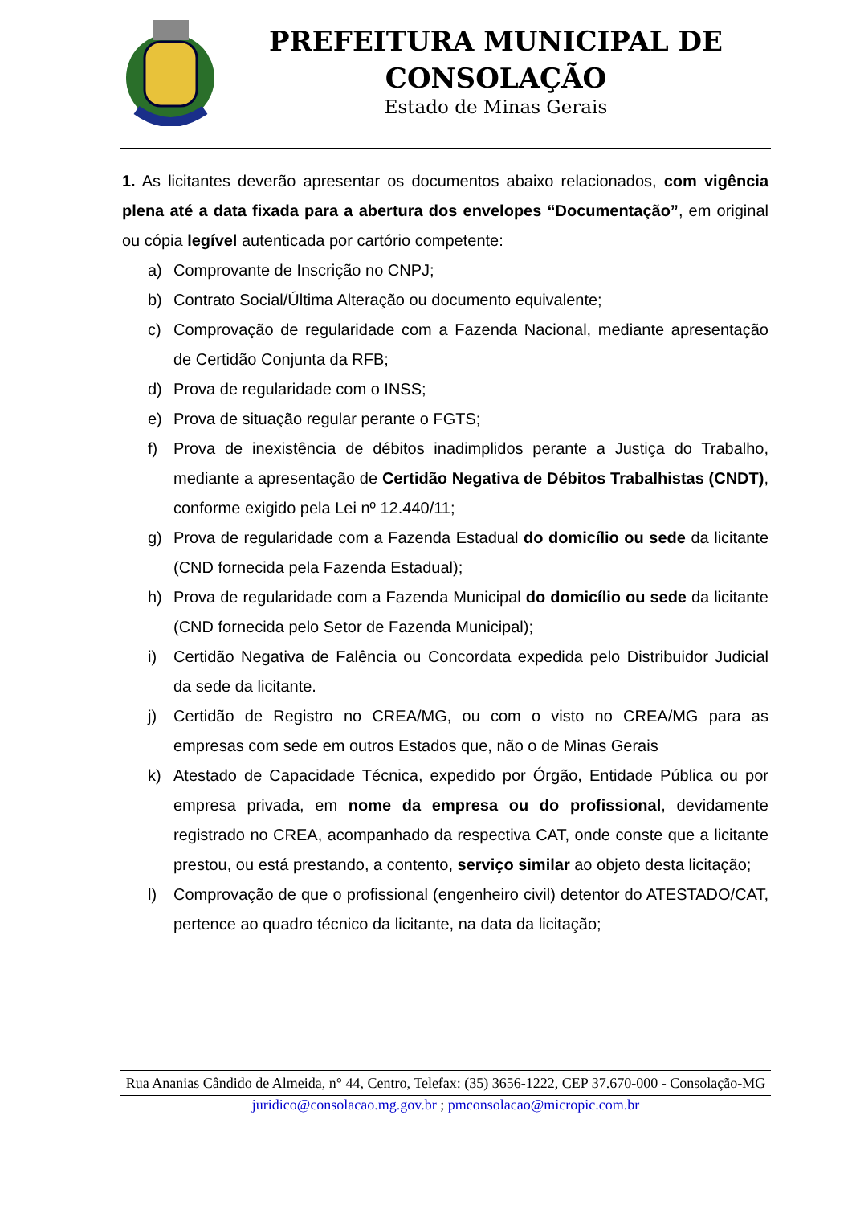PREFEITURA MUNICIPAL DE
CONSOLAÇÃO
Estado de Minas Gerais
1. As licitantes deverão apresentar os documentos abaixo relacionados, com vigência plena até a data fixada para a abertura dos envelopes “Documentação”, em original ou cópia legível autenticada por cartório competente:
a) Comprovante de Inscrição no CNPJ;
b) Contrato Social/Última Alteração ou documento equivalente;
c) Comprovação de regularidade com a Fazenda Nacional, mediante apresentação de Certidão Conjunta da RFB;
d) Prova de regularidade com o INSS;
e) Prova de situação regular perante o FGTS;
f) Prova de inexistência de débitos inadimplidos perante a Justiça do Trabalho, mediante a apresentação de Certidão Negativa de Débitos Trabalhistas (CNDT), conforme exigido pela Lei nº 12.440/11;
g) Prova de regularidade com a Fazenda Estadual do domicílio ou sede da licitante (CND fornecida pela Fazenda Estadual);
h) Prova de regularidade com a Fazenda Municipal do domicílio ou sede da licitante (CND fornecida pelo Setor de Fazenda Municipal);
i) Certidão Negativa de Falência ou Concordata expedida pelo Distribuidor Judicial da sede da licitante.
j) Certidão de Registro no CREA/MG, ou com o visto no CREA/MG para as empresas com sede em outros Estados que, não o de Minas Gerais
k) Atestado de Capacidade Técnica, expedido por Órgão, Entidade Pública ou por empresa privada, em nome da empresa ou do profissional, devidamente registrado no CREA, acompanhado da respectiva CAT, onde conste que a licitante prestou, ou está prestando, a contento, serviço similar ao objeto desta licitação;
l) Comprovação de que o profissional (engenheiro civil) detentor do ATESTADO/CAT, pertence ao quadro técnico da licitante, na data da licitação;
Rua Ananias Cândido de Almeida, n° 44, Centro, Telefax: (35) 3656-1222, CEP 37.670-000 - Consolação-MG
juridico@consolacao.mg.gov.br ; pmconsolacao@micropic.com.br